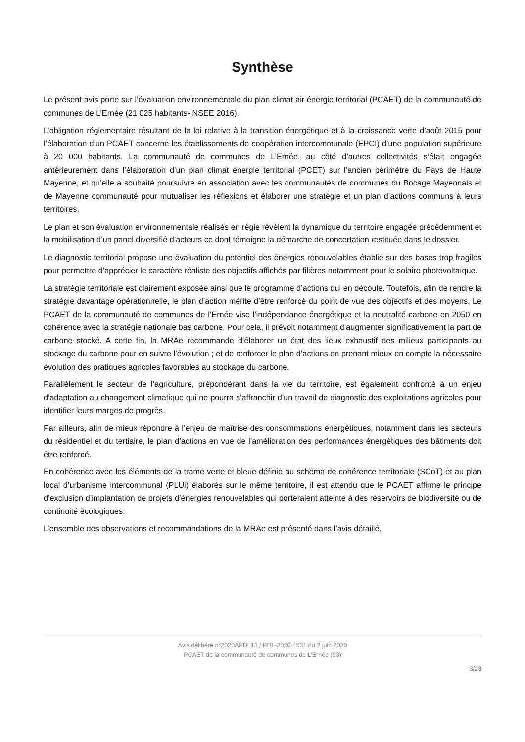Synthèse
Le présent avis porte sur l’évaluation environnementale du plan climat air énergie territorial (PCAET) de la communauté de communes de L’Ernée (21 025 habitants-INSEE 2016).
L’obligation réglementaire résultant de la loi relative à la transition énergétique et à la croissance verte d’août 2015 pour l’élaboration d’un PCAET concerne les établissements de coopération intercommunale (EPCI) d’une population supérieure à 20 000 habitants. La communauté de communes de L’Ernée, au côté d’autres collectivités s’était engagée antérieurement dans l’élaboration d’un plan climat énergie territorial (PCET) sur l’ancien périmètre du Pays de Haute Mayenne, et qu’elle a souhaité poursuivre en association avec les communautés de communes du Bocage Mayennais et de Mayenne communauté pour mutualiser les réflexions et élaborer une stratégie et un plan d’actions communs à leurs territoires.
Le plan et son évaluation environnementale réalisés en régie révèlent la dynamique du territoire engagée précédemment et la mobilisation d’un panel diversifié d’acteurs ce dont témoigne la démarche de concertation restituée dans le dossier.
Le diagnostic territorial propose une évaluation du potentiel des énergies renouvelables établie sur des bases trop fragiles pour permettre d’apprécier le caractère réaliste des objectifs affichés par filières notamment pour le solaire photovoltaïque.
La stratégie territoriale est clairement exposée ainsi que le programme d’actions qui en découle. Toutefois, afin de rendre la stratégie davantage opérationnelle, le plan d’action mérite d’être renforcé du point de vue des objectifs et des moyens. Le PCAET de la communauté de communes de l’Ernée vise l’indépendance énergétique et la neutralité carbone en 2050 en cohérence avec la stratégie nationale bas carbone. Pour cela, il prévoit notamment d’augmenter significativement la part de carbone stocké. A cette fin, la MRAe recommande d’élaborer un état des lieux exhaustif des milieux participants au stockage du carbone pour en suivre l’évolution ; et de renforcer le plan d’actions en prenant mieux en compte la nécessaire évolution des pratiques agricoles favorables au stockage du carbone.
Parallèlement le secteur de l’agriculture, prépondérant dans la vie du territoire, est également confronté à un enjeu d’adaptation au changement climatique qui ne pourra s’affranchir d’un travail de diagnostic des exploitations agricoles pour identifier leurs marges de progrès.
Par ailleurs, afin de mieux répondre à l’enjeu de maîtrise des consommations énergétiques, notamment dans les secteurs du résidentiel et du tertiaire, le plan d’actions en vue de l’amélioration des performances énergétiques des bâtiments doit être renforcé.
En cohérence avec les éléments de la trame verte et bleue définie au schéma de cohérence territoriale (SCoT) et au plan local d’urbanisme intercommunal (PLUi) élaborés sur le même territoire, il est attendu que le PCAET affirme le principe d’exclusion d’implantation de projets d’énergies renouvelables qui porteraient atteinte à des réservoirs de biodiversité ou de continuité écologiques.
L’ensemble des observations et recommandations de la MRAe est présenté dans l’avis détaillé.
Avis délibéré n°2020APDL13 / PDL-2020-4531 du 2 juin 2020
PCAET de la communauté de communes de L’Ernée (53)
3/23